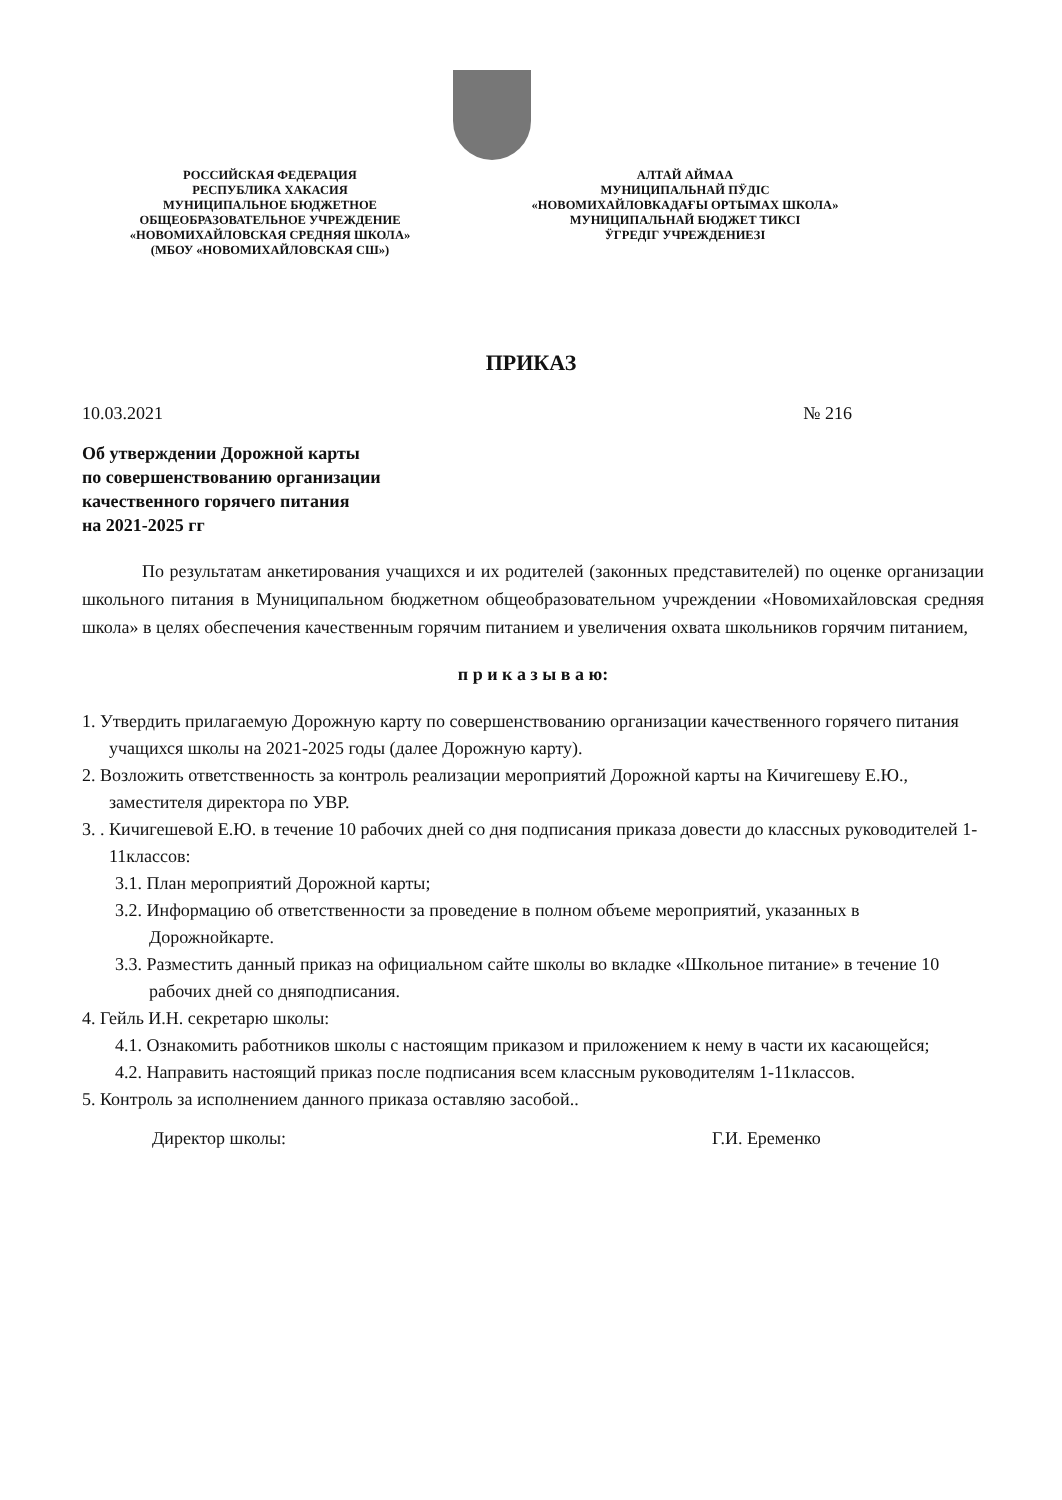РОССИЙСКАЯ ФЕДЕРАЦИЯ
РЕСПУБЛИКА ХАКАСИЯ
МУНИЦИПАЛЬНОЕ БЮДЖЕТНОЕ
ОБЩЕОБРАЗОВАТЕЛЬНОЕ УЧРЕЖДЕНИЕ
«НОВОМИХАЙЛОВСКАЯ СРЕДНЯЯ ШКОЛА»
(МБОУ «НОВОМИХАЙЛОВСКАЯ СШ»)
АЛТАЙ АЙМАА
МУНИЦИПАЛЬНАЙ ПӰДІС
«НОВОМИХАЙЛОВКАДАҒЫ ОРТЫМАХ ШКОЛА»
МУНИЦИПАЛЬНАЙ БЮДЖЕТ ТИКСІ
ӰГРЕДІГ УЧРЕЖДЕНИЕЗІ
ПРИКАЗ
10.03.2021 № 216
Об утверждении Дорожной карты
по совершенствованию организации
качественного горячего питания
на 2021-2025 гг
По результатам анкетирования учащихся и их родителей (законных представителей) по оценке организации школьного питания в Муниципальном бюджетном общеобразовательном учреждении «Новомихайловская средняя школа» в целях обеспечения качественным горячим питанием и увеличения охвата школьников горячим питанием,
п р и к а з ы в а ю:
1. Утвердить прилагаемую Дорожную карту по совершенствованию организации качественного горячего питания учащихся школы на 2021-2025 годы (далее Дорожную карту).
2. Возложить ответственность за контроль реализации мероприятий Дорожной карты на Кичигешеву Е.Ю., заместителя директора по УВР.
3. . Кичигешевой Е.Ю. в течение 10 рабочих дней со дня подписания приказа довести до классных руководителей 1-11классов:
3.1. План мероприятий Дорожной карты;
3.2. Информацию об ответственности за проведение в полном объеме мероприятий, указанных в Дорожнойкарте.
3.3. Разместить данный приказ на официальном сайте школы во вкладке «Школьное питание» в течение 10 рабочих дней со дняподписания.
4. Гейль И.Н. секретарю школы:
4.1. Ознакомить работников школы с настоящим приказом и приложением к нему в части их касающейся;
4.2. Направить настоящий приказ после подписания всем классным руководителям 1-11классов.
5. Контроль за исполнением данного приказа оставляю засобой..
Директор школы: Г.И. Еременко